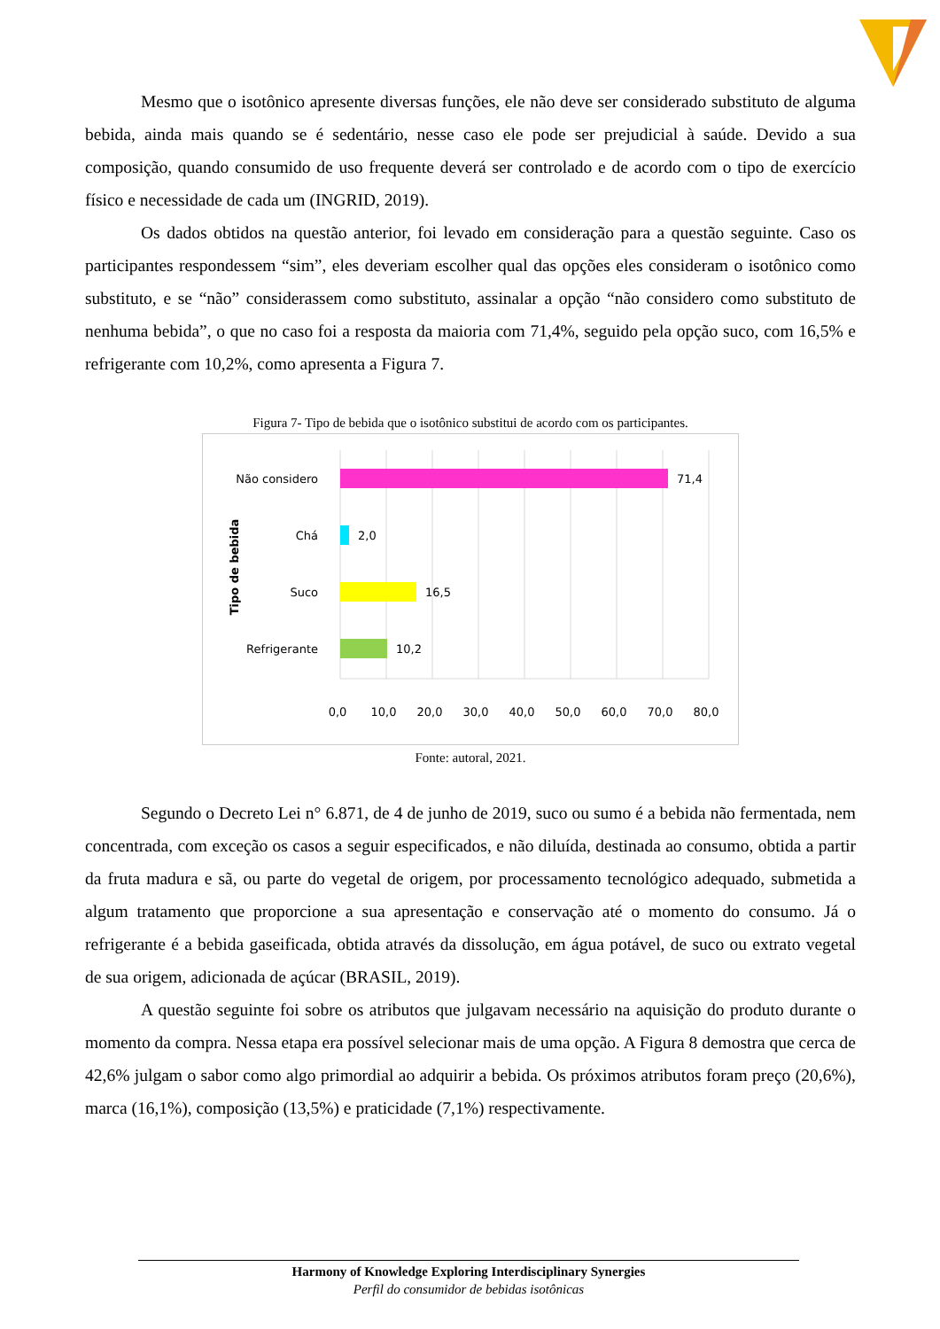Mesmo que o isotônico apresente diversas funções, ele não deve ser considerado substituto de alguma bebida, ainda mais quando se é sedentário, nesse caso ele pode ser prejudicial à saúde. Devido a sua composição, quando consumido de uso frequente deverá ser controlado e de acordo com o tipo de exercício físico e necessidade de cada um (INGRID, 2019).
Os dados obtidos na questão anterior, foi levado em consideração para a questão seguinte. Caso os participantes respondessem “sim”, eles deveriam escolher qual das opções eles consideram o isotônico como substituto, e se “não” considerassem como substituto, assinalar a opção “não considero como substituto de nenhuma bebida”, o que no caso foi a resposta da maioria com 71,4%, seguido pela opção suco, com 16,5% e refrigerante com 10,2%, como apresenta a Figura 7.
Figura 7- Tipo de bebida que o isotônico substitui de acordo com os participantes.
Não considero
71,4
Chá
2,0
Suco
16,5
Refrigerante
10,2
Tipo de bebida
0,0
10,0
20,0
30,0
40,0
50,0
60,0
70,0
80,0
Fonte: autoral, 2021.
Segundo o Decreto Lei n° 6.871, de 4 de junho de 2019, suco ou sumo é a bebida não fermentada, nem concentrada, com exceção os casos a seguir especificados, e não diluída, destinada ao consumo, obtida a partir da fruta madura e sã, ou parte do vegetal de origem, por processamento tecnológico adequado, submetida a algum tratamento que proporcione a sua apresentação e conservação até o momento do consumo. Já o refrigerante é a bebida gaseificada, obtida através da dissolução, em água potável, de suco ou extrato vegetal de sua origem, adicionada de açúcar (BRASIL, 2019).
A questão seguinte foi sobre os atributos que julgavam necessário na aquisição do produto durante o momento da compra. Nessa etapa era possível selecionar mais de uma opção. A Figura 8 demostra que cerca de 42,6% julgam o sabor como algo primordial ao adquirir a bebida. Os próximos atributos foram preço (20,6%), marca (16,1%), composição (13,5%) e praticidade (7,1%) respectivamente.
Harmony of Knowledge Exploring Interdisciplinary Synergies
Perfil do consumidor de bebidas isotônicas